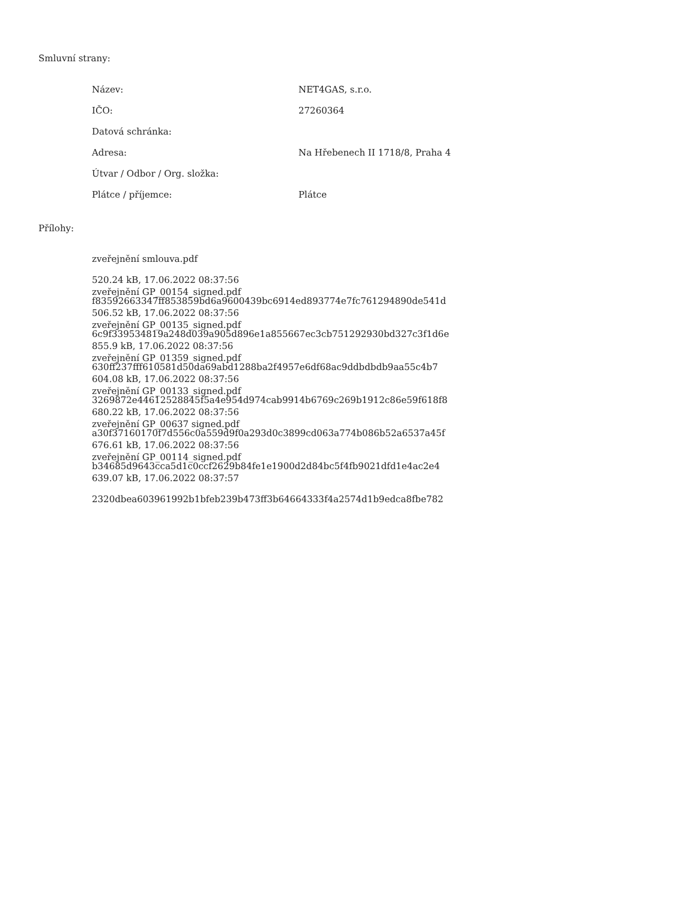Smluvní strany:
| Název: | NET4GAS, s.r.o. |
| IČO: | 27260364 |
| Datová schránka: | |
| Adresa: | Na Hřebenech II 1718/8, Praha 4 |
| Útvar / Odbor / Org. složka: | |
| Plátce / příjemce: | Plátce |
Přílohy:
zveřejnění smlouva.pdf
520.24 kB, 17.06.2022 08:37:56
f83592663347ff853859bd6a9600439bc6914ed893774e7fc761294890de541d
zveřejnění GP_00154_signed.pdf
506.52 kB, 17.06.2022 08:37:56
6c9f339534819a248d039a905d896e1a855667ec3cb751292930bd327c3f1d6e
zveřejnění GP_00135_signed.pdf
855.9 kB, 17.06.2022 08:37:56
630ff237fff610581d50da69abd1288ba2f4957e6df68ac9ddbdbdb9aa55c4b7
zveřejnění GP_01359_signed.pdf
604.08 kB, 17.06.2022 08:37:56
3269872e44612528845f5a4e954d974cab9914b6769c269b1912c86e59f618f8
zveřejnění GP_00133_signed.pdf
680.22 kB, 17.06.2022 08:37:56
a30f37160170f7d556c0a559d9f0a293d0c3899cd063a774b086b52a6537a45f
zveřejnění GP_00637 signed.pdf
676.61 kB, 17.06.2022 08:37:56
b34685d9643cca5d1c0ccf2629b84fe1e1900d2d84bc5f4fb9021dfd1e4ac2e4
zveřejnění GP_00114_signed.pdf
639.07 kB, 17.06.2022 08:37:57
2320dbea603961992b1bfeb239b473ff3b64664333f4a2574d1b9edca8fbe782